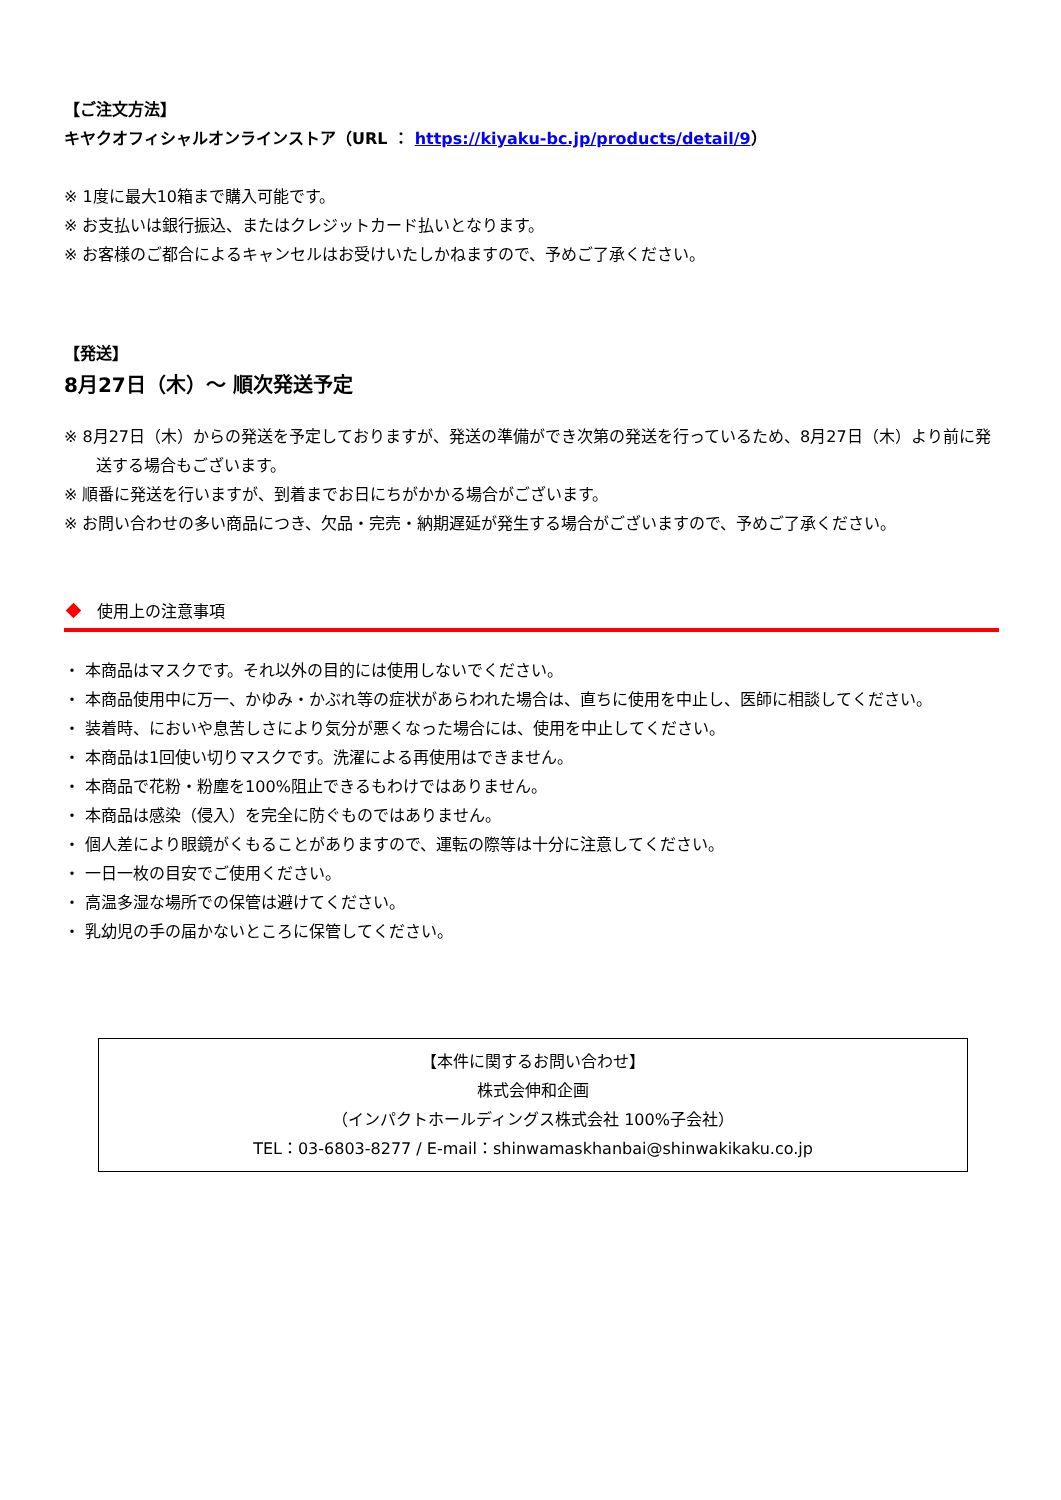【ご注文方法】
キヤクオフィシャルオンラインストア（URL ： https://kiyaku-bc.jp/products/detail/9）
※ 1度に最大10箱まで購入可能です。
※ お支払いは銀行振込、またはクレジットカード払いとなります。
※ お客様のご都合によるキャンセルはお受けいたしかねますので、予めご了承ください。
【発送】
8月27日（木）～ 順次発送予定
※ 8月27日（木）からの発送を予定しておりますが、発送の準備ができ次第の発送を行っているため、8月27日（木）より前に発送する場合もございます。
※ 順番に発送を行いますが、到着までお日にちがかかる場合がございます。
※ お問い合わせの多い商品につき、欠品・完売・納期遅延が発生する場合がございますので、予めご了承ください。
使用上の注意事項
・ 本商品はマスクです。それ以外の目的には使用しないでください。
・ 本商品使用中に万一、かゆみ・かぶれ等の症状があらわれた場合は、直ちに使用を中止し、医師に相談してください。
・ 装着時、においや息苦しさにより気分が悪くなった場合には、使用を中止してください。
・ 本商品は1回使い切りマスクです。洗濯による再使用はできません。
・ 本商品で花粉・粉塵を100%阻止できるもわけではありません。
・ 本商品は感染（侵入）を完全に防ぐものではありません。
・ 個人差により眼鏡がくもることがありますので、運転の際等は十分に注意してください。
・ 一日一枚の目安でご使用ください。
・ 高温多湿な場所での保管は避けてください。
・ 乳幼児の手の届かないところに保管してください。
【本件に関するお問い合わせ】
株式会伸和企画
（インパクトホールディングス株式会社 100%子会社）
TEL：03-6803-8277 / E-mail：shinwamaskhanbai@shinwakikaku.co.jp